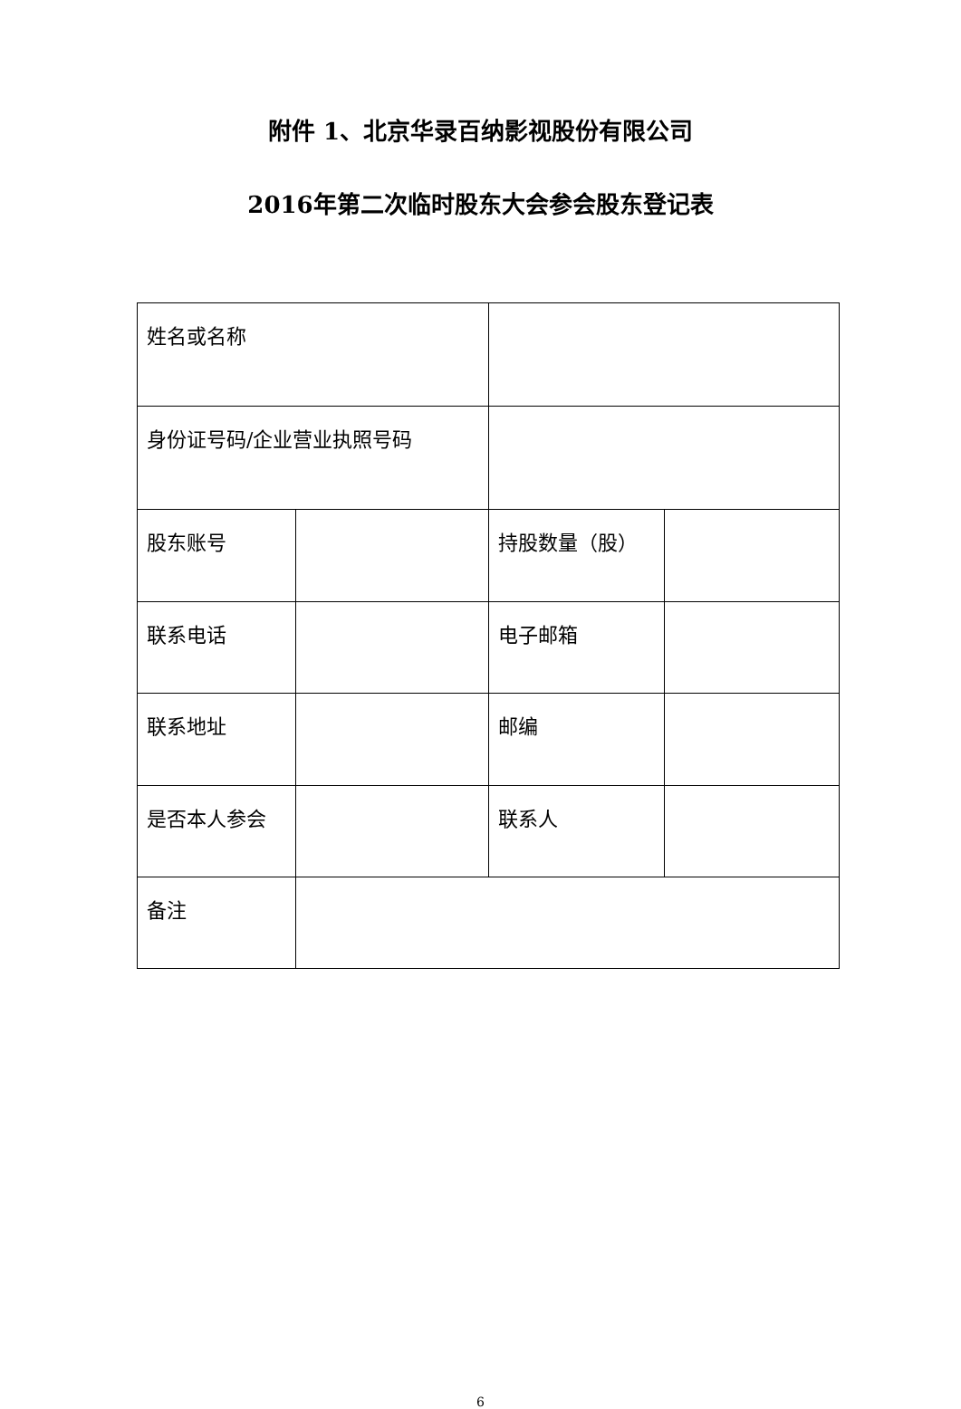附件 1、北京华录百纳影视股份有限公司
2016年第二次临时股东大会参会股东登记表
| 姓名或名称 | | | |
| 身份证号码/企业营业执照号码 | | | |
| 股东账号 | | 持股数量（股） | |
| 联系电话 | | 电子邮箱 | |
| 联系地址 | | 邮编 | |
| 是否本人参会 | | 联系人 | |
| 备注 | | | |
6